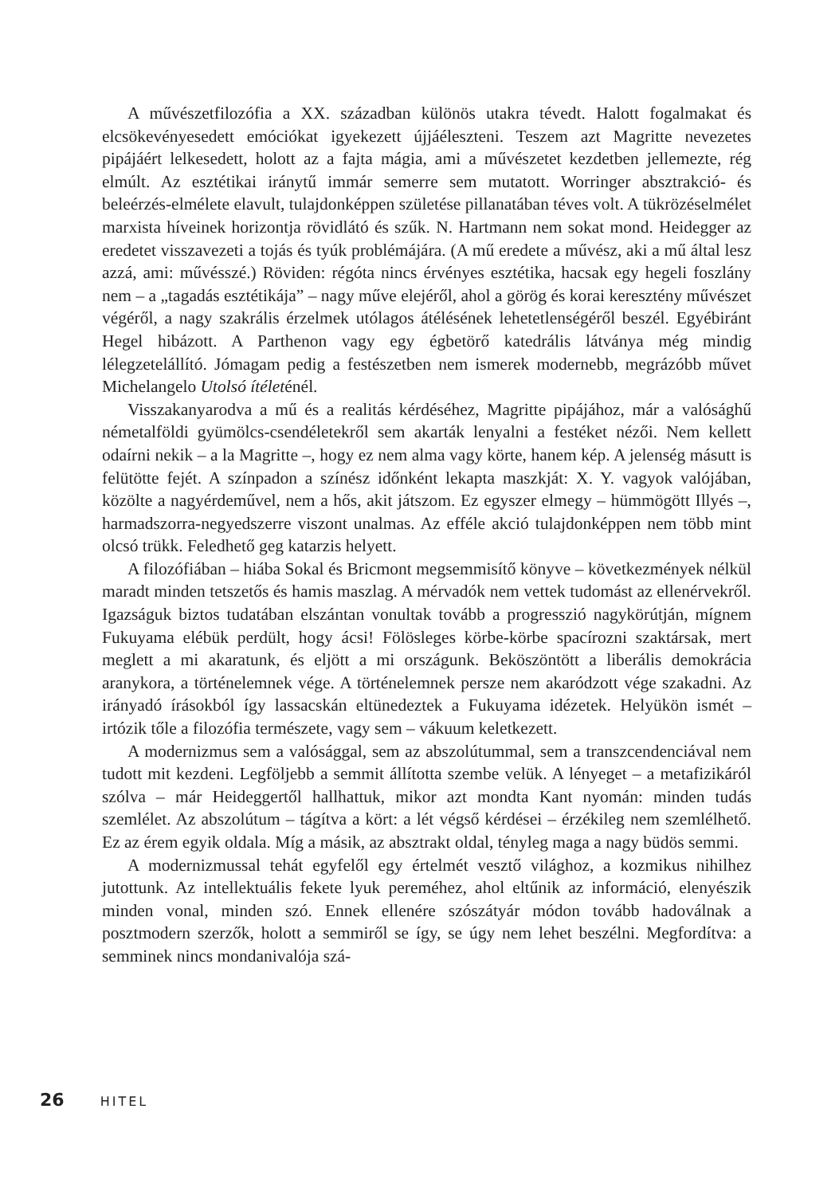A művészetfilozófia a XX. században különös utakra tévedt. Halott fogalmakat és elcsökevényesedett emóciókat igyekezett újjáéleszteni. Teszem azt Magritte nevezetes pipájáért lelkesedett, holott az a fajta mágia, ami a művészetet kezdetben jellemezte, rég elmúlt. Az esztétikai iránytű immár semerre sem mutatott. Worringer absztrakció- és beleérzés-elmélete elavult, tulajdonképpen születése pillanatában téves volt. A tükrözéselmélet marxista híveinek horizontja rövidlátó és szűk. N. Hartmann nem sokat mond. Heidegger az eredetet visszavezeti a tojás és tyúk problémájára. (A mű eredete a művész, aki a mű által lesz azzá, ami: művésszé.) Röviden: régóta nincs érvényes esztétika, hacsak egy hegeli foszlány nem – a „tagadás esztétikája” – nagy műve elejéről, ahol a görög és korai keresztény művészet végéről, a nagy szakrális érzelmek utólagos átélésének lehetetlenségéről beszél. Egyébiránt Hegel hibázott. A Parthenon vagy egy égbetörő katedrális látványa még mindig lélegzetelállító. Jómagam pedig a festészetben nem ismerek modernebb, megrázóbb művet Michelangelo Utolsó ítéleténél.
Visszakanyarodva a mű és a realitás kérdéséhez, Magritte pipájához, már a valósághű németalföldi gyümölcs-csendéletekről sem akarták lenyalni a festéket nézői. Nem kellett odaírni nekik – a la Magritte –, hogy ez nem alma vagy körte, hanem kép. A jelenség másutt is felütötte fejét. A színpadon a színész időnként lekapta maszkját: X. Y. vagyok valójában, közölte a nagyérdeművel, nem a hős, akit játszom. Ez egyszer elmegy – hümmögött Illyés –, harmadszorra-negyedszerre viszont unalmas. Az efféle akció tulajdonképpen nem több mint olcsó trükk. Feledhető geg katarzis helyett.
A filozófiában – hiába Sokal és Bricmont megsemmisítő könyve – következmények nélkül maradt minden tetszetős és hamis maszlag. A mérvadók nem vettek tudomást az ellenérvekről. Igazságuk biztos tudatában elszántan vonultak tovább a progresszió nagykörútján, mígnem Fukuyama elébük perdült, hogy ácsi! Fölösleges körbe-körbe spacírozni szaktársak, mert meglett a mi akaratunk, és eljött a mi országunk. Beköszöntött a liberális demokrácia aranykora, a történelemnek vége. A történelemnek persze nem akaródzott vége szakadni. Az irányadó írásokból így lassacskán eltünedeztek a Fukuyama idézetek. Helyükön ismét – irtózik tőle a filozófia természete, vagy sem – vákuum keletkezett.
A modernizmus sem a valósággal, sem az abszolútummal, sem a transzcendenciával nem tudott mit kezdeni. Legföljebb a semmit állította szembe velük. A lényeget – a metafizikáról szólva – már Heideggertől hallhattuk, mikor azt mondta Kant nyomán: minden tudás szemlélet. Az abszolútum – tágítva a kört: a lét végső kérdései – érzékileg nem szemlélhető. Ez az érem egyik oldala. Míg a másik, az absztrakt oldal, tényleg maga a nagy büdös semmi.
A modernizmussal tehát egyfelől egy értelmét vesztő világhoz, a kozmikus nihilhez jutottunk. Az intellektuális fekete lyuk pereméhez, ahol eltűnik az információ, elenyészik minden vonal, minden szó. Ennek ellenére szószátyár módon tovább hadoválnak a posztmodern szerzők, holott a semmiről se így, se úgy nem lehet beszélni. Megfordítva: a semminek nincs mondanivalója szá-
26 HITEL